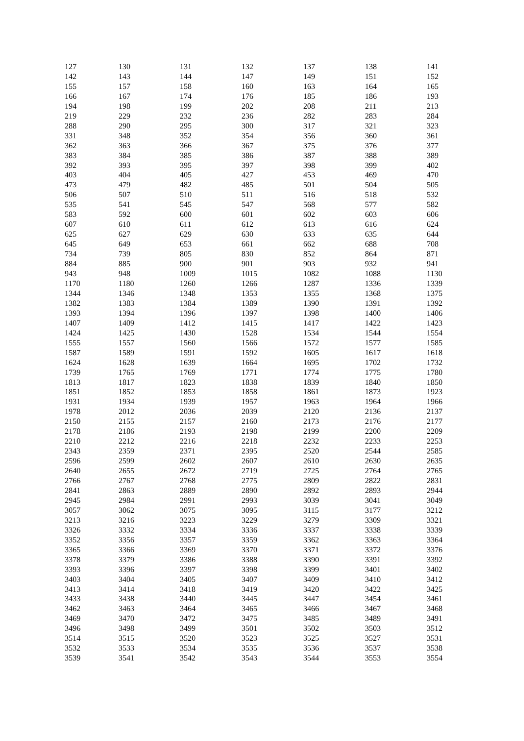| 127 | 130 | 131 | 132 | 137 | 138 | 141 |
| 142 | 143 | 144 | 147 | 149 | 151 | 152 |
| 155 | 157 | 158 | 160 | 163 | 164 | 165 |
| 166 | 167 | 174 | 176 | 185 | 186 | 193 |
| 194 | 198 | 199 | 202 | 208 | 211 | 213 |
| 219 | 229 | 232 | 236 | 282 | 283 | 284 |
| 288 | 290 | 295 | 300 | 317 | 321 | 323 |
| 331 | 348 | 352 | 354 | 356 | 360 | 361 |
| 362 | 363 | 366 | 367 | 375 | 376 | 377 |
| 383 | 384 | 385 | 386 | 387 | 388 | 389 |
| 392 | 393 | 395 | 397 | 398 | 399 | 402 |
| 403 | 404 | 405 | 427 | 453 | 469 | 470 |
| 473 | 479 | 482 | 485 | 501 | 504 | 505 |
| 506 | 507 | 510 | 511 | 516 | 518 | 532 |
| 535 | 541 | 545 | 547 | 568 | 577 | 582 |
| 583 | 592 | 600 | 601 | 602 | 603 | 606 |
| 607 | 610 | 611 | 612 | 613 | 616 | 624 |
| 625 | 627 | 629 | 630 | 633 | 635 | 644 |
| 645 | 649 | 653 | 661 | 662 | 688 | 708 |
| 734 | 739 | 805 | 830 | 852 | 864 | 871 |
| 884 | 885 | 900 | 901 | 903 | 932 | 941 |
| 943 | 948 | 1009 | 1015 | 1082 | 1088 | 1130 |
| 1170 | 1180 | 1260 | 1266 | 1287 | 1336 | 1339 |
| 1344 | 1346 | 1348 | 1353 | 1355 | 1368 | 1375 |
| 1382 | 1383 | 1384 | 1389 | 1390 | 1391 | 1392 |
| 1393 | 1394 | 1396 | 1397 | 1398 | 1400 | 1406 |
| 1407 | 1409 | 1412 | 1415 | 1417 | 1422 | 1423 |
| 1424 | 1425 | 1430 | 1528 | 1534 | 1544 | 1554 |
| 1555 | 1557 | 1560 | 1566 | 1572 | 1577 | 1585 |
| 1587 | 1589 | 1591 | 1592 | 1605 | 1617 | 1618 |
| 1624 | 1628 | 1639 | 1664 | 1695 | 1702 | 1732 |
| 1739 | 1765 | 1769 | 1771 | 1774 | 1775 | 1780 |
| 1813 | 1817 | 1823 | 1838 | 1839 | 1840 | 1850 |
| 1851 | 1852 | 1853 | 1858 | 1861 | 1873 | 1923 |
| 1931 | 1934 | 1939 | 1957 | 1963 | 1964 | 1966 |
| 1978 | 2012 | 2036 | 2039 | 2120 | 2136 | 2137 |
| 2150 | 2155 | 2157 | 2160 | 2173 | 2176 | 2177 |
| 2178 | 2186 | 2193 | 2198 | 2199 | 2200 | 2209 |
| 2210 | 2212 | 2216 | 2218 | 2232 | 2233 | 2253 |
| 2343 | 2359 | 2371 | 2395 | 2520 | 2544 | 2585 |
| 2596 | 2599 | 2602 | 2607 | 2610 | 2630 | 2635 |
| 2640 | 2655 | 2672 | 2719 | 2725 | 2764 | 2765 |
| 2766 | 2767 | 2768 | 2775 | 2809 | 2822 | 2831 |
| 2841 | 2863 | 2889 | 2890 | 2892 | 2893 | 2944 |
| 2945 | 2984 | 2991 | 2993 | 3039 | 3041 | 3049 |
| 3057 | 3062 | 3075 | 3095 | 3115 | 3177 | 3212 |
| 3213 | 3216 | 3223 | 3229 | 3279 | 3309 | 3321 |
| 3326 | 3332 | 3334 | 3336 | 3337 | 3338 | 3339 |
| 3352 | 3356 | 3357 | 3359 | 3362 | 3363 | 3364 |
| 3365 | 3366 | 3369 | 3370 | 3371 | 3372 | 3376 |
| 3378 | 3379 | 3386 | 3388 | 3390 | 3391 | 3392 |
| 3393 | 3396 | 3397 | 3398 | 3399 | 3401 | 3402 |
| 3403 | 3404 | 3405 | 3407 | 3409 | 3410 | 3412 |
| 3413 | 3414 | 3418 | 3419 | 3420 | 3422 | 3425 |
| 3433 | 3438 | 3440 | 3445 | 3447 | 3454 | 3461 |
| 3462 | 3463 | 3464 | 3465 | 3466 | 3467 | 3468 |
| 3469 | 3470 | 3472 | 3475 | 3485 | 3489 | 3491 |
| 3496 | 3498 | 3499 | 3501 | 3502 | 3503 | 3512 |
| 3514 | 3515 | 3520 | 3523 | 3525 | 3527 | 3531 |
| 3532 | 3533 | 3534 | 3535 | 3536 | 3537 | 3538 |
| 3539 | 3541 | 3542 | 3543 | 3544 | 3553 | 3554 |